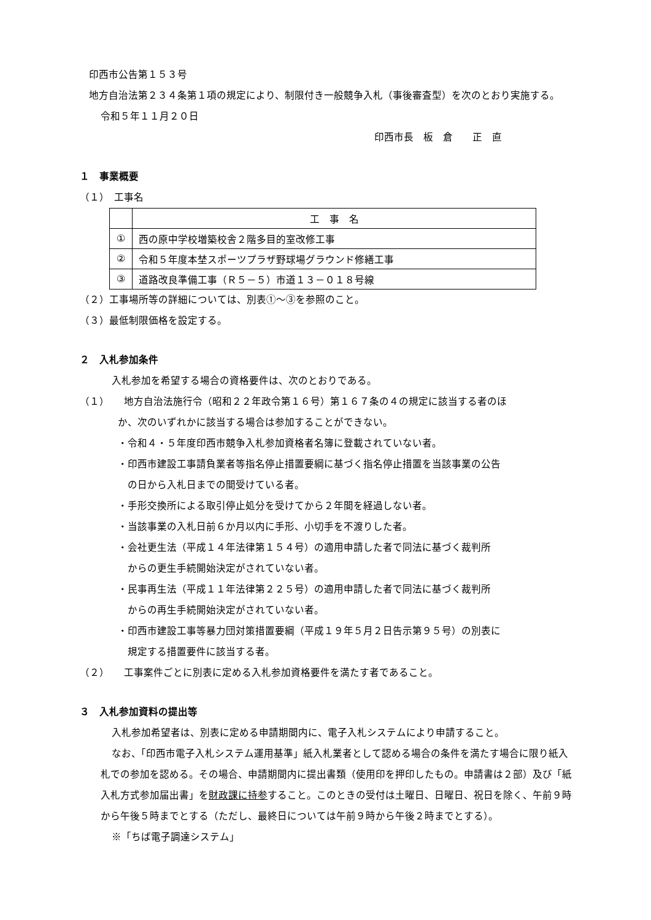印西市公告第１５３号
地方自治法第２３４条第１項の規定により、制限付き一般競争入札（事後審査型）を次のとおり実施する。
令和５年１１月２０日
印西市長　板　倉　　正　直
１　事業概要
（１）　工事名
| | 工 事 名 |
| ① | 西の原中学校増築校舎２階多目的室改修工事 |
| ② | 令和５年度本埜スポーツプラザ野球場グラウンド修繕工事 |
| ③ | 道路改良準備工事（Ｒ５－５）市道１３－０１８号線 |
（２）工事場所等の詳細については、別表①～③を参照のこと。
（３）最低制限価格を設定する。
２　入札参加条件
入札参加を希望する場合の資格要件は、次のとおりである。
（１）　　地方自治法施行令（昭和２２年政令第１６号）第１６７条の４の規定に該当する者のほ
か、次のいずれかに該当する場合は参加することができない。
・令和４・５年度印西市競争入札参加資格者名簿に登載されていない者。
・印西市建設工事請負業者等指名停止措置要綱に基づく指名停止措置を当該事業の公告
　の日から入札日までの間受けている者。
・手形交換所による取引停止処分を受けてから２年間を経過しない者。
・当該事業の入札日前６か月以内に手形、小切手を不渡りした者。
・会社更生法（平成１４年法律第１５４号）の適用申請した者で同法に基づく裁判所
　からの更生手続開始決定がされていない者。
・民事再生法（平成１１年法律第２２５号）の適用申請した者で同法に基づく裁判所
　からの再生手続開始決定がされていない者。
・印西市建設工事等暴力団対策措置要綱（平成１９年５月２日告示第９５号）の別表に
　規定する措置要件に該当する者。
（２）　　工事案件ごとに別表に定める入札参加資格要件を満たす者であること。
３　入札参加資料の提出等
入札参加希望者は、別表に定める申請期間内に、電子入札システムにより申請すること。
なお、「印西市電子入札システム運用基準」紙入札業者として認める場合の条件を満たす場合に限り紙入札での参加を認める。その場合、申請期間内に提出書類（使用印を押印したもの。申請書は２部）及び「紙入札方式参加届出書」を財政課に持参すること。このときの受付は土曜日、日曜日、祝日を除く、午前９時から午後５時までとする（ただし、最終日については午前９時から午後２時までとする）。
※「ちば電子調達システム」